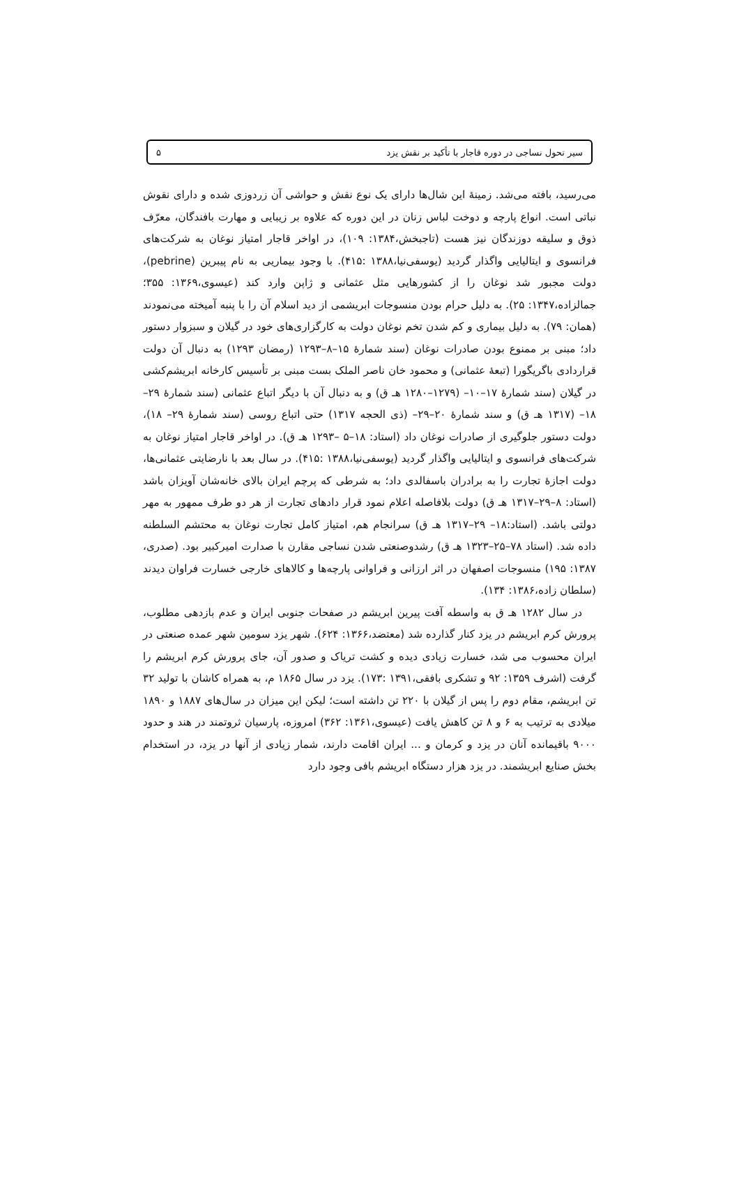سیر تحول نساجی در دوره قاجار با تأکید بر نقش یزد ۵
می‌رسید، بافته می‌شد. زمینهٔ این شال‌ها دارای یک نوع نقش و حواشی آن زردوزی شده و دارای نقوش نباتی است. انواع پارچه و دوخت لباس زنان در این دوره که علاوه بر زیبایی و مهارت بافندگان، معرّف ذوق و سلیقه دوزندگان نیز هست (تاجبخش،۱۳۸۴: ۱۰۹)، در اواخر قاجار امتیاز نوغان به شرکت‌های فرانسوی و ایتالیایی واگذار گردید (یوسفی‌نیا،۱۳۸۸ :۴۱۵). با وجود بیماریی به نام پیبرین (pebrine)، دولت مجبور شد نوغان را از کشورهایی مثل عثمانی و ژاپن وارد کند (عیسوی،۱۳۶۹: ۳۵۵؛ جمالزاده،۱۳۴۷: ۲۵). به دلیل حرام بودن منسوجات ابریشمی از دید اسلام آن را با پنبه آمیخته می‌نمودند (همان: ۷۹). به دلیل بیماری و کم شدن تخم نوغان دولت به کارگزاری‌های خود در گیلان و سبزوار دستور داد؛ مبنی بر ممنوع بودن صادرات نوغان (سند شمارهٔ ۱۵–۸–۱۲۹۳ (رمضان ۱۲۹۳) به دنبال آن دولت قراردادی باگریگورا (تبعهٔ عثمانی) و محمود خان ناصر الملک بست مبنی بر تأسیس کارخانه ابریشم‌کشی در گیلان (سند شمارهٔ ۱۷–۱۰– (۱۲۷۹–۱۲۸۰ هـ ق) و به دنبال آن با دیگر اتباع عثمانی (سند شمارهٔ ۲۹–۱۸– (۱۳۱۷ هـ ق) و سند شمارهٔ ۲۰–۲۹– (ذی الحجه ۱۳۱۷) حتی اتباع روسی (سند شمارهٔ ۲۹– ۱۸)، دولت دستور جلوگیری از صادرات نوغان داد (استاد: ۱۸–۵ –۱۲۹۳ هـ ق). در اواخر قاجار امتیاز نوغان به شرکت‌های فرانسوی و ایتالیایی واگذار گردید (یوسفی‌نیا،۱۳۸۸ :۴۱۵). در سال بعد با نارضایتی عثمانی‌ها، دولت اجازهٔ تجارت را به برادران باسفالدی داد؛ به شرطی که پرچم ایران بالای خانه‌شان آویزان باشد (استاد: ۸–۲۹–۱۳۱۷ هـ ق) دولت بلافاصله اعلام نمود قرار دادهای تجارت از هر دو طرف ممهور به مهر دولتی باشد. (استاد:۱۸– ۲۹–۱۳۱۷ هـ ق) سرانجام هم، امتیاز کامل تجارت نوغان به محتشم السلطنه داده شد. (استاد ۷۸–۲۵–۱۳۲۳ هـ ق) رشدوصنعتی شدن نساجی مقارن با صدارت امیرکبیر بود. (صدری، ۱۳۸۷: ۱۹۵) منسوجات اصفهان در اثر ارزانی و فراوانی پارچه‌ها و کالاهای خارجی خسارت فراوان دیدند (سلطان زاده،۱۳۸۶: ۱۳۴).
در سال ۱۲۸۲ هـ ق به واسطه آفت پیرین ابریشم در صفحات جنوبی ایران و عدم بازدهی مطلوب، پرورش کرم ابریشم در یزد کنار گذارده شد (معتضد،۱۳۶۶: ۶۲۴). شهر یزد سومین شهر عمده صنعتی در ایران محسوب می شد، خسارت زیادی دیده و کشت تریاک و صدور آن، جای پرورش کرم ابریشم را گرفت (اشرف ۱۳۵۹: ۹۲ و تشکری بافقی،۱۳۹۱ :۱۷۳). یزد در سال ۱۸۶۵ م، به همراه کاشان با تولید ۳۲ تن ابریشم، مقام دوم را پس از گیلان با ۲۲۰ تن داشته است؛ لیکن این میزان در سال‌های ۱۸۸۷ و ۱۸۹۰ میلادی به ترتیب به ۶ و ۸ تن کاهش یافت (عیسوی،۱۳۶۱: ۳۶۲) امروزه، پارسیان ثروتمند در هند و حدود ۹۰۰۰ باقیمانده آنان در یزد و کرمان و ... ایران اقامت دارند، شمار زیادی از آنها در یزد، در استخدام بخش صنایع ابریشمند. در یزد هزار دستگاه ابریشم بافی وجود دارد